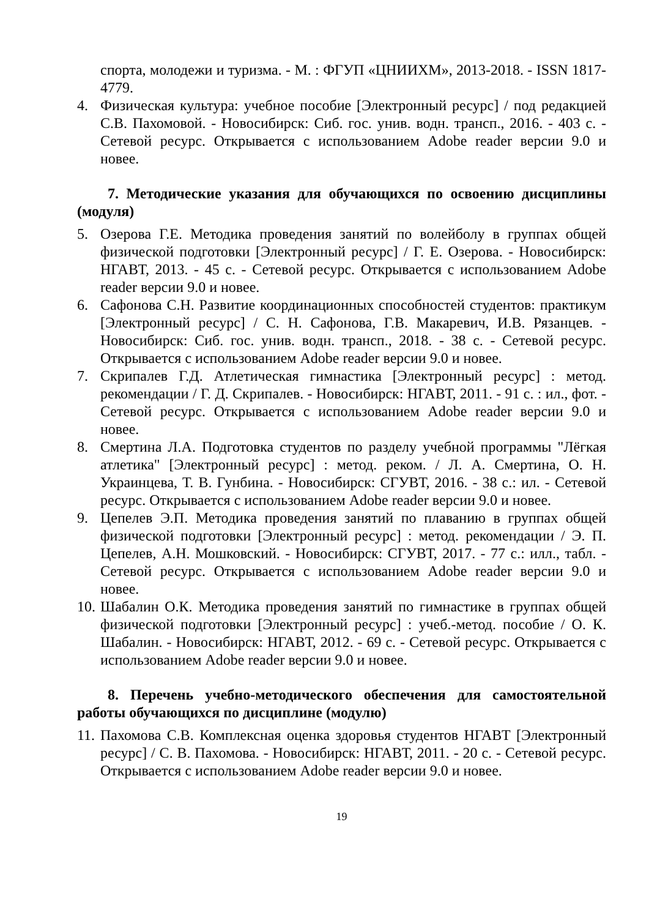спорта, молодежи и туризма. - М. : ФГУП «ЦНИИХМ», 2013-2018. - ISSN 1817-4779.
4. Физическая культура: учебное пособие [Электронный ресурс] / под редакцией С.В. Пахомовой. - Новосибирск: Сиб. гос. унив. водн. трансп., 2016. - 403 с. - Сетевой ресурс. Открывается с использованием Adobe reader версии 9.0 и новее.
7. Методические указания для обучающихся по освоению дисциплины (модуля)
5. Озерова Г.Е. Методика проведения занятий по волейболу в группах общей физической подготовки [Электронный ресурс] / Г. Е. Озерова. - Новосибирск: НГАВТ, 2013. - 45 с. - Сетевой ресурс. Открывается с использованием Adobe reader версии 9.0 и новее.
6. Сафонова С.Н. Развитие координационных способностей студентов: практикум [Электронный ресурс] / С. Н. Сафонова, Г.В. Макаревич, И.В. Рязанцев. - Новосибирск: Сиб. гос. унив. водн. трансп., 2018. - 38 с. - Сетевой ресурс. Открывается с использованием Adobe reader версии 9.0 и новее.
7. Скрипалев Г.Д. Атлетическая гимнастика [Электронный ресурс] : метод. рекомендации / Г. Д. Скрипалев. - Новосибирск: НГАВТ, 2011. - 91 с. : ил., фот. - Сетевой ресурс. Открывается с использованием Adobe reader версии 9.0 и новее.
8. Смертина Л.А. Подготовка студентов по разделу учебной программы "Лёгкая атлетика" [Электронный ресурс] : метод. реком. / Л. А. Смертина, О. Н. Украинцева, Т. В. Гунбина. - Новосибирск: СГУВТ, 2016. - 38 с.: ил. - Сетевой ресурс. Открывается с использованием Adobe reader версии 9.0 и новее.
9. Цепелев Э.П. Методика проведения занятий по плаванию в группах общей физической подготовки [Электронный ресурс] : метод. рекомендации / Э. П. Цепелев, А.Н. Мошковский. - Новосибирск: СГУВТ, 2017. - 77 с.: илл., табл. - Сетевой ресурс. Открывается с использованием Adobe reader версии 9.0 и новее.
10. Шабалин О.К. Методика проведения занятий по гимнастике в группах общей физической подготовки [Электронный ресурс] : учеб.-метод. пособие / О. К. Шабалин. - Новосибирск: НГАВТ, 2012. - 69 с. - Сетевой ресурс. Открывается с использованием Adobe reader версии 9.0 и новее.
8. Перечень учебно-методического обеспечения для самостоятельной работы обучающихся по дисциплине (модулю)
11. Пахомова С.В. Комплексная оценка здоровья студентов НГАВТ [Электронный ресурс] / С. В. Пахомова. - Новосибирск: НГАВТ, 2011. - 20 с. - Сетевой ресурс. Открывается с использованием Adobe reader версии 9.0 и новее.
19